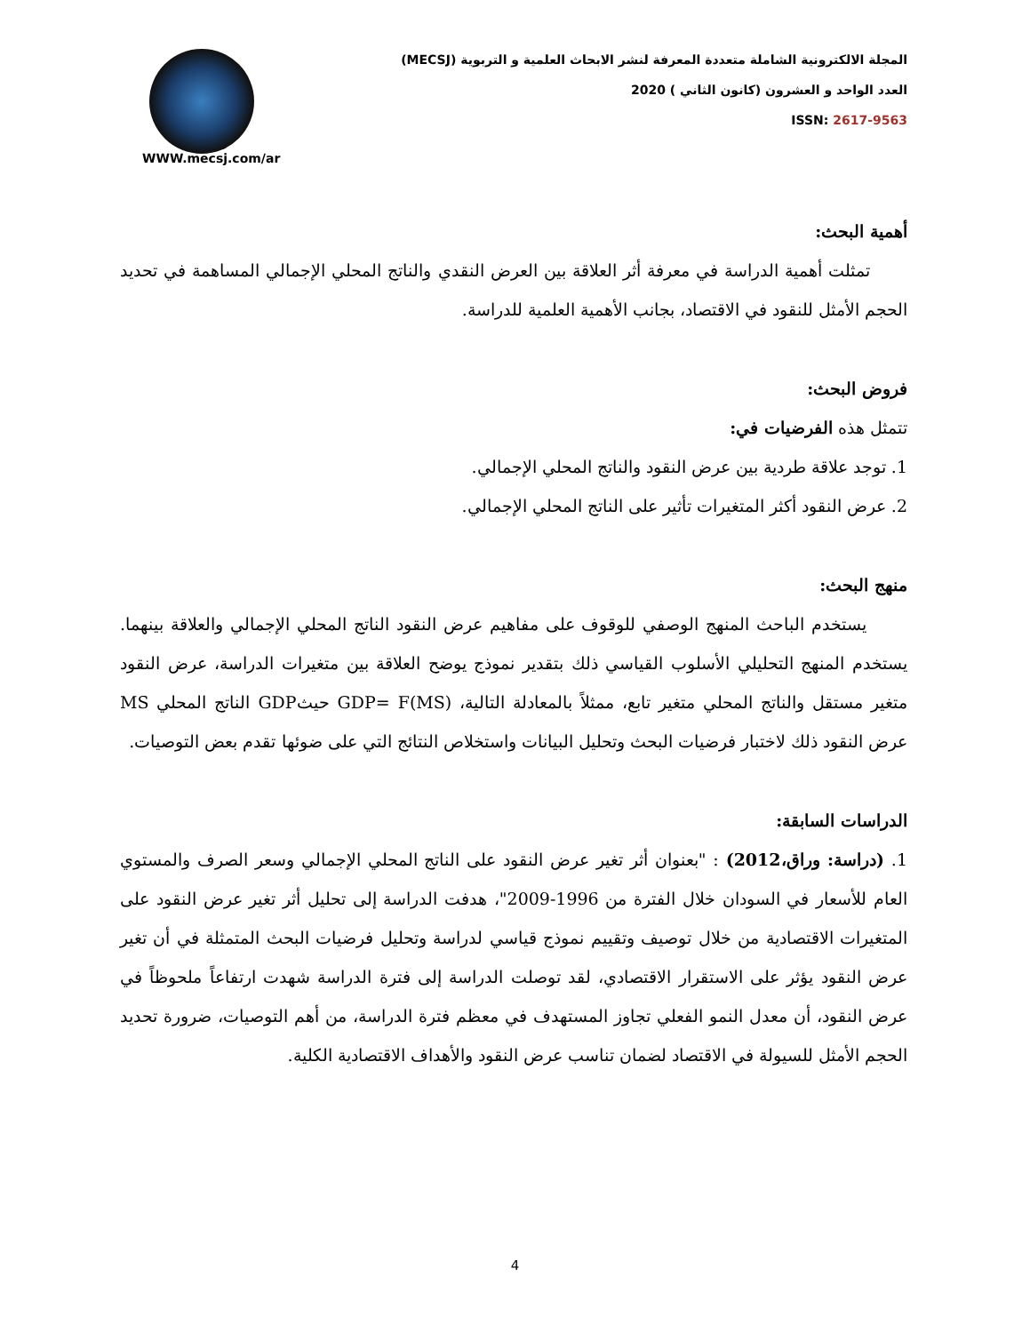المجلة الالكترونية الشاملة متعددة المعرفة لنشر الابحاث العلمية و التربوية (MECSJ)
العدد الواحد و العشرون (كانون الثاني ) 2020
ISSN: 2617-9563
WWW.mecsj.com/ar
أهمية البحث:
تمثلت أهمية الدراسة في معرفة أثر العلاقة بين العرض النقدي والناتج المحلي الإجمالي المساهمة في تحديد الحجم الأمثل للنقود في الاقتصاد، بجانب الأهمية العلمية للدراسة.
فروض البحث:
تتمثل هذه الفرضيات في:
1. توجد علاقة طردية بين عرض النقود والناتج المحلي الإجمالي.
2. عرض النقود أكثر المتغيرات تأثير على الناتج المحلي الإجمالي.
منهج البحث:
يستخدم الباحث المنهج الوصفي للوقوف على مفاهيم عرض النقود الناتج المحلي الإجمالي والعلاقة بينهما. يستخدم المنهج التحليلي الأسلوب القياسي ذلك بتقدير نموذج يوضح العلاقة بين متغيرات الدراسة، عرض النقود متغير مستقل والناتج المحلي متغير تابع، ممثلاً بالمعادلة التالية، GDP= F(MS) حيثGDP الناتج المحلي MS عرض النقود ذلك لاختبار فرضيات البحث وتحليل البيانات واستخلاص النتائج التي على ضوئها تقدم بعض التوصيات.
الدراسات السابقة:
1. (دراسة: وراق،2012) : "بعنوان أثر تغير عرض النقود على الناتج المحلي الإجمالي وسعر الصرف والمستوي العام للأسعار في السودان خلال الفترة من 1996-2009"، هدفت الدراسة إلى تحليل أثر تغير عرض النقود على المتغيرات الاقتصادية من خلال توصيف وتقييم نموذج قياسي لدراسة وتحليل فرضيات البحث المتمثلة في أن تغير عرض النقود يؤثر على الاستقرار الاقتصادي، لقد توصلت الدراسة إلى فترة الدراسة شهدت ارتفاعاً ملحوظاً في عرض النقود، أن معدل النمو الفعلي تجاوز المستهدف في معظم فترة الدراسة، من أهم التوصيات، ضرورة تحديد الحجم الأمثل للسيولة في الاقتصاد لضمان تناسب عرض النقود والأهداف الاقتصادية الكلية.
4